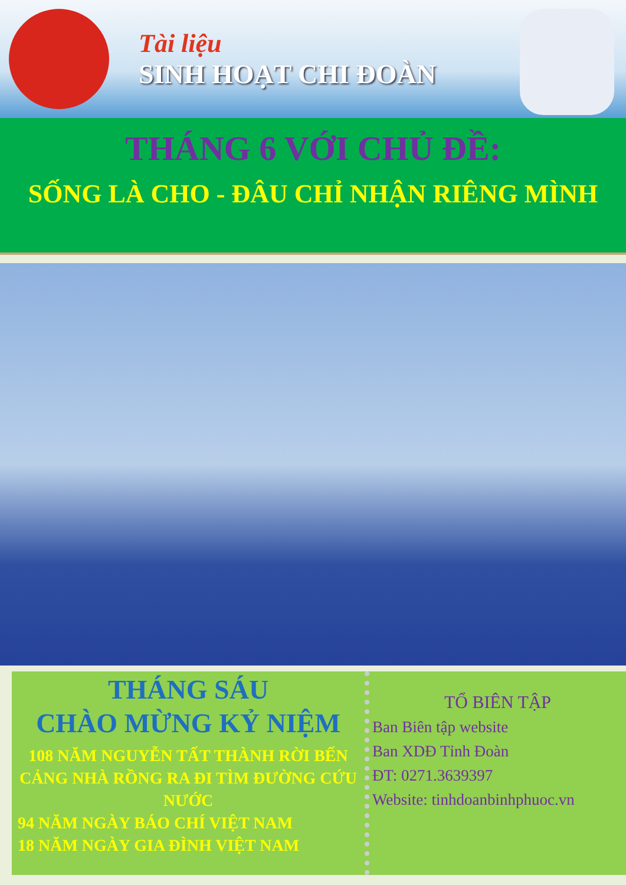Tài liệu
SINH HOẠT CHI ĐOÀN
THÁNG 6 VỚI CHỦ ĐỀ:
SỐNG LÀ CHO - ĐÂU CHỈ NHẬN RIÊNG MÌNH
THÁNG SÁU
CHÀO MỪNG KỶ NIỆM
108 NĂM NGUYỄN TẤT THÀNH RỜI BẾN CẢNG NHÀ RỒNG RA ĐI TÌM ĐƯỜNG CỨU NƯỚC
94 NĂM NGÀY BÁO CHÍ VIỆT NAM
18 NĂM NGÀY GIA ĐÌNH VIỆT NAM
TỔ BIÊN TẬP
Ban Biên tập website
Ban XDĐ Tỉnh Đoàn
ĐT: 0271.3639397
Website: tinhdoanbinhphuoc.vn